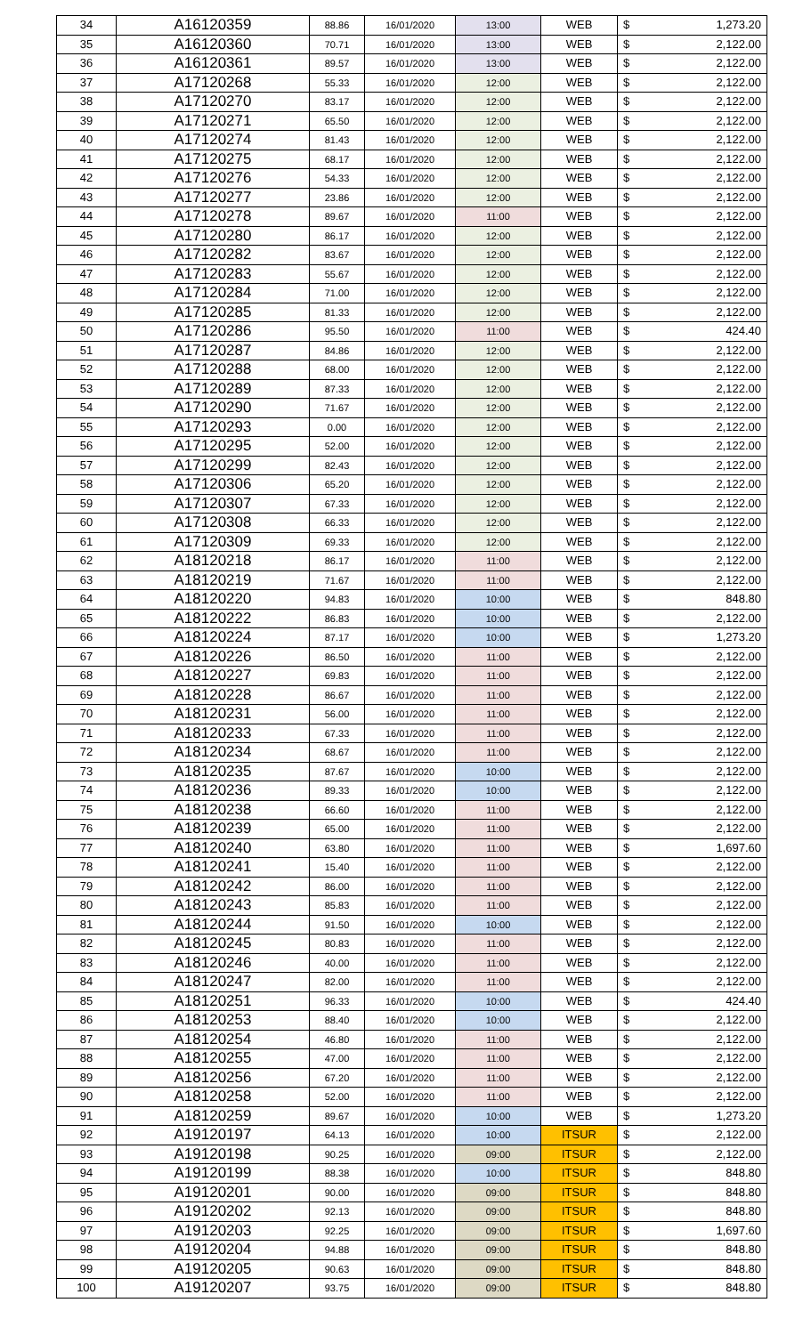| 34 | A16120359 | 88.86 | 16/01/2020 | 13:00 | WEB | $ 1,273.20 |
| 35 | A16120360 | 70.71 | 16/01/2020 | 13:00 | WEB | $ 2,122.00 |
| 36 | A16120361 | 89.57 | 16/01/2020 | 13:00 | WEB | $ 2,122.00 |
| 37 | A17120268 | 55.33 | 16/01/2020 | 12:00 | WEB | $ 2,122.00 |
| 38 | A17120270 | 83.17 | 16/01/2020 | 12:00 | WEB | $ 2,122.00 |
| 39 | A17120271 | 65.50 | 16/01/2020 | 12:00 | WEB | $ 2,122.00 |
| 40 | A17120274 | 81.43 | 16/01/2020 | 12:00 | WEB | $ 2,122.00 |
| 41 | A17120275 | 68.17 | 16/01/2020 | 12:00 | WEB | $ 2,122.00 |
| 42 | A17120276 | 54.33 | 16/01/2020 | 12:00 | WEB | $ 2,122.00 |
| 43 | A17120277 | 23.86 | 16/01/2020 | 12:00 | WEB | $ 2,122.00 |
| 44 | A17120278 | 89.67 | 16/01/2020 | 11:00 | WEB | $ 2,122.00 |
| 45 | A17120280 | 86.17 | 16/01/2020 | 12:00 | WEB | $ 2,122.00 |
| 46 | A17120282 | 83.67 | 16/01/2020 | 12:00 | WEB | $ 2,122.00 |
| 47 | A17120283 | 55.67 | 16/01/2020 | 12:00 | WEB | $ 2,122.00 |
| 48 | A17120284 | 71.00 | 16/01/2020 | 12:00 | WEB | $ 2,122.00 |
| 49 | A17120285 | 81.33 | 16/01/2020 | 12:00 | WEB | $ 2,122.00 |
| 50 | A17120286 | 95.50 | 16/01/2020 | 11:00 | WEB | $ 424.40 |
| 51 | A17120287 | 84.86 | 16/01/2020 | 12:00 | WEB | $ 2,122.00 |
| 52 | A17120288 | 68.00 | 16/01/2020 | 12:00 | WEB | $ 2,122.00 |
| 53 | A17120289 | 87.33 | 16/01/2020 | 12:00 | WEB | $ 2,122.00 |
| 54 | A17120290 | 71.67 | 16/01/2020 | 12:00 | WEB | $ 2,122.00 |
| 55 | A17120293 | 0.00 | 16/01/2020 | 12:00 | WEB | $ 2,122.00 |
| 56 | A17120295 | 52.00 | 16/01/2020 | 12:00 | WEB | $ 2,122.00 |
| 57 | A17120299 | 82.43 | 16/01/2020 | 12:00 | WEB | $ 2,122.00 |
| 58 | A17120306 | 65.20 | 16/01/2020 | 12:00 | WEB | $ 2,122.00 |
| 59 | A17120307 | 67.33 | 16/01/2020 | 12:00 | WEB | $ 2,122.00 |
| 60 | A17120308 | 66.33 | 16/01/2020 | 12:00 | WEB | $ 2,122.00 |
| 61 | A17120309 | 69.33 | 16/01/2020 | 12:00 | WEB | $ 2,122.00 |
| 62 | A18120218 | 86.17 | 16/01/2020 | 11:00 | WEB | $ 2,122.00 |
| 63 | A18120219 | 71.67 | 16/01/2020 | 11:00 | WEB | $ 2,122.00 |
| 64 | A18120220 | 94.83 | 16/01/2020 | 10:00 | WEB | $ 848.80 |
| 65 | A18120222 | 86.83 | 16/01/2020 | 10:00 | WEB | $ 2,122.00 |
| 66 | A18120224 | 87.17 | 16/01/2020 | 10:00 | WEB | $ 1,273.20 |
| 67 | A18120226 | 86.50 | 16/01/2020 | 11:00 | WEB | $ 2,122.00 |
| 68 | A18120227 | 69.83 | 16/01/2020 | 11:00 | WEB | $ 2,122.00 |
| 69 | A18120228 | 86.67 | 16/01/2020 | 11:00 | WEB | $ 2,122.00 |
| 70 | A18120231 | 56.00 | 16/01/2020 | 11:00 | WEB | $ 2,122.00 |
| 71 | A18120233 | 67.33 | 16/01/2020 | 11:00 | WEB | $ 2,122.00 |
| 72 | A18120234 | 68.67 | 16/01/2020 | 11:00 | WEB | $ 2,122.00 |
| 73 | A18120235 | 87.67 | 16/01/2020 | 10:00 | WEB | $ 2,122.00 |
| 74 | A18120236 | 89.33 | 16/01/2020 | 10:00 | WEB | $ 2,122.00 |
| 75 | A18120238 | 66.60 | 16/01/2020 | 11:00 | WEB | $ 2,122.00 |
| 76 | A18120239 | 65.00 | 16/01/2020 | 11:00 | WEB | $ 2,122.00 |
| 77 | A18120240 | 63.80 | 16/01/2020 | 11:00 | WEB | $ 1,697.60 |
| 78 | A18120241 | 15.40 | 16/01/2020 | 11:00 | WEB | $ 2,122.00 |
| 79 | A18120242 | 86.00 | 16/01/2020 | 11:00 | WEB | $ 2,122.00 |
| 80 | A18120243 | 85.83 | 16/01/2020 | 11:00 | WEB | $ 2,122.00 |
| 81 | A18120244 | 91.50 | 16/01/2020 | 10:00 | WEB | $ 2,122.00 |
| 82 | A18120245 | 80.83 | 16/01/2020 | 11:00 | WEB | $ 2,122.00 |
| 83 | A18120246 | 40.00 | 16/01/2020 | 11:00 | WEB | $ 2,122.00 |
| 84 | A18120247 | 82.00 | 16/01/2020 | 11:00 | WEB | $ 2,122.00 |
| 85 | A18120251 | 96.33 | 16/01/2020 | 10:00 | WEB | $ 424.40 |
| 86 | A18120253 | 88.40 | 16/01/2020 | 10:00 | WEB | $ 2,122.00 |
| 87 | A18120254 | 46.80 | 16/01/2020 | 11:00 | WEB | $ 2,122.00 |
| 88 | A18120255 | 47.00 | 16/01/2020 | 11:00 | WEB | $ 2,122.00 |
| 89 | A18120256 | 67.20 | 16/01/2020 | 11:00 | WEB | $ 2,122.00 |
| 90 | A18120258 | 52.00 | 16/01/2020 | 11:00 | WEB | $ 2,122.00 |
| 91 | A18120259 | 89.67 | 16/01/2020 | 10:00 | WEB | $ 1,273.20 |
| 92 | A19120197 | 64.13 | 16/01/2020 | 10:00 | ITSUR | $ 2,122.00 |
| 93 | A19120198 | 90.25 | 16/01/2020 | 09:00 | ITSUR | $ 2,122.00 |
| 94 | A19120199 | 88.38 | 16/01/2020 | 10:00 | ITSUR | $ 848.80 |
| 95 | A19120201 | 90.00 | 16/01/2020 | 09:00 | ITSUR | $ 848.80 |
| 96 | A19120202 | 92.13 | 16/01/2020 | 09:00 | ITSUR | $ 848.80 |
| 97 | A19120203 | 92.25 | 16/01/2020 | 09:00 | ITSUR | $ 1,697.60 |
| 98 | A19120204 | 94.88 | 16/01/2020 | 09:00 | ITSUR | $ 848.80 |
| 99 | A19120205 | 90.63 | 16/01/2020 | 09:00 | ITSUR | $ 848.80 |
| 100 | A19120207 | 93.75 | 16/01/2020 | 09:00 | ITSUR | $ 848.80 |